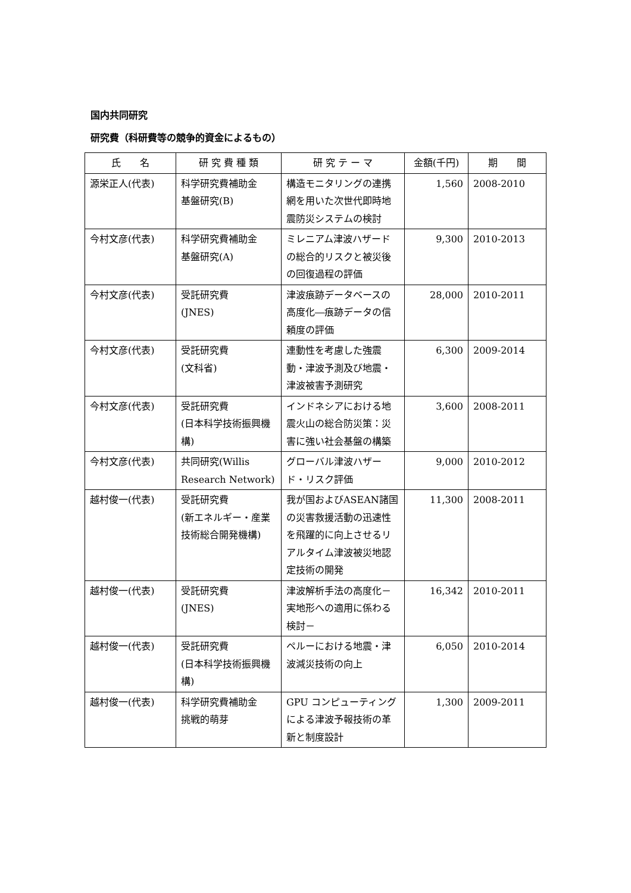国内共同研究
研究費（科研費等の競争的資金によるもの）
| 氏 名 | 研 究 費 種 類 | 研 究 テ ー マ | 金額(千円) | 期 間 |
| --- | --- | --- | --- | --- |
| 源栄正人(代表) | 科学研究費補助金 基盤研究(B) | 構造モニタリングの連携網を用いた次世代即時地震防災システムの検討 | 1,560 | 2008-2010 |
| 今村文彦(代表) | 科学研究費補助金 基盤研究(A) | ミレニアム津波ハザードの総合的リスクと被災後の回復過程の評価 | 9,300 | 2010-2013 |
| 今村文彦(代表) | 受託研究費 (JNES) | 津波痕跡データベースの高度化―痕跡データの信頼度の評価 | 28,000 | 2010-2011 |
| 今村文彦(代表) | 受託研究費 (文科省) | 連動性を考慮した強震動・津波予測及び地震・津波被害予測研究 | 6,300 | 2009-2014 |
| 今村文彦(代表) | 受託研究費 (日本科学技術振興機構) | インドネシアにおける地震火山の総合防災策：災害に強い社会基盤の構築 | 3,600 | 2008-2011 |
| 今村文彦(代表) | 共同研究(Willis Research Network) | グローバル津波ハザード・リスク評価 | 9,000 | 2010-2012 |
| 越村俊一(代表) | 受託研究費 (新エネルギー・産業技術総合開発機構) | 我が国およびASEAN諸国の災害救援活動の迅速性を飛躍的に向上させるリアルタイム津波被災地認定技術の開発 | 11,300 | 2008-2011 |
| 越村俊一(代表) | 受託研究費 (JNES) | 津波解析手法の高度化－実地形への適用に係わる検討－ | 16,342 | 2010-2011 |
| 越村俊一(代表) | 受託研究費 (日本科学技術振興機構) | ペルーにおける地震・津波減災技術の向上 | 6,050 | 2010-2014 |
| 越村俊一(代表) | 科学研究費補助金 挑戦的萌芽 | GPU コンピューティングによる津波予報技術の革新と制度設計 | 1,300 | 2009-2011 |